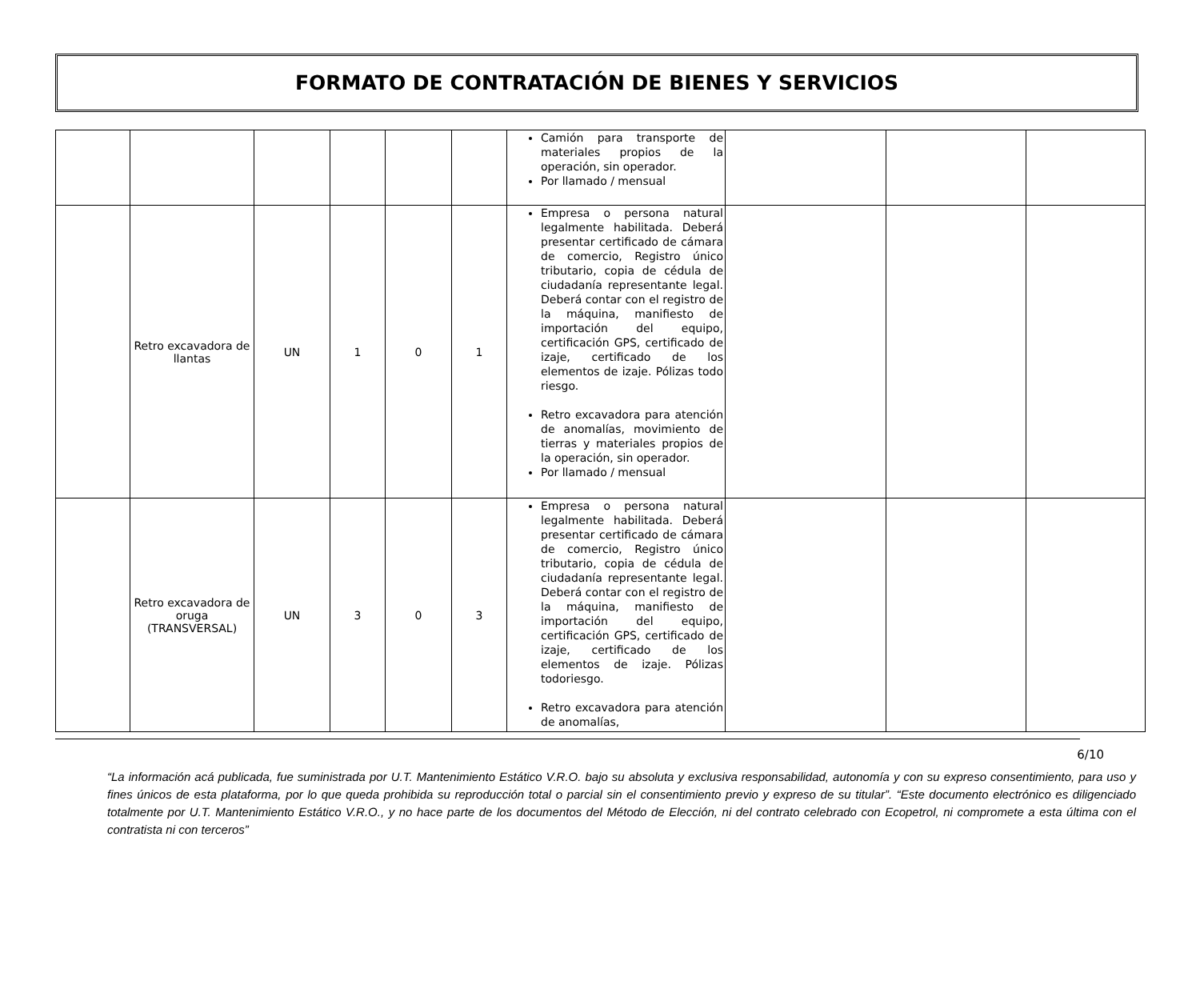FORMATO DE CONTRATACIÓN DE BIENES Y SERVICIOS
| | | | | | | Camión para transporte de materiales propios de la operación, sin operador. Por llamado / mensual | | | |
| | Retro excavadora de llantas | UN | 1 | 0 | 1 | Empresa o persona natural legalmente habilitada. Deberá presentar certificado de cámara de comercio, Registro único tributario, copia de cédula de ciudadanía representante legal. Deberá contar con el registro de la máquina, manifiesto de importación del equipo, certificación GPS, certificado de izaje, certificado de los elementos de izaje. Pólizas todo riesgo. Retro excavadora para atención de anomalías, movimiento de tierras y materiales propios de la operación, sin operador. Por llamado / mensual | | | |
| | Retro excavadora de oruga (TRANSVERSAL) | UN | 3 | 0 | 3 | Empresa o persona natural legalmente habilitada. Deberá presentar certificado de cámara de comercio, Registro único tributario, copia de cédula de ciudadanía representante legal. Deberá contar con el registro de la máquina, manifiesto de importación del equipo, certificación GPS, certificado de izaje, certificado de los elementos de izaje. Pólizas todoriesgo. Retro excavadora para atención de anomalías, | | | |
6/10
“La información acá publicada, fue suministrada por U.T. Mantenimiento Estático V.R.O. bajo su absoluta y exclusiva responsabilidad, autonomía y con su expreso consentimiento, para uso y fines únicos de esta plataforma, por lo que queda prohibida su reproducción total o parcial sin el consentimiento previo y expreso de su titular”. “Este documento electrónico es diligenciado totalmente por U.T. Mantenimiento Estático V.R.O., y no hace parte de los documentos del Método de Elección, ni del contrato celebrado con Ecopetrol, ni compromete a esta última con el contratista ni con terceros”